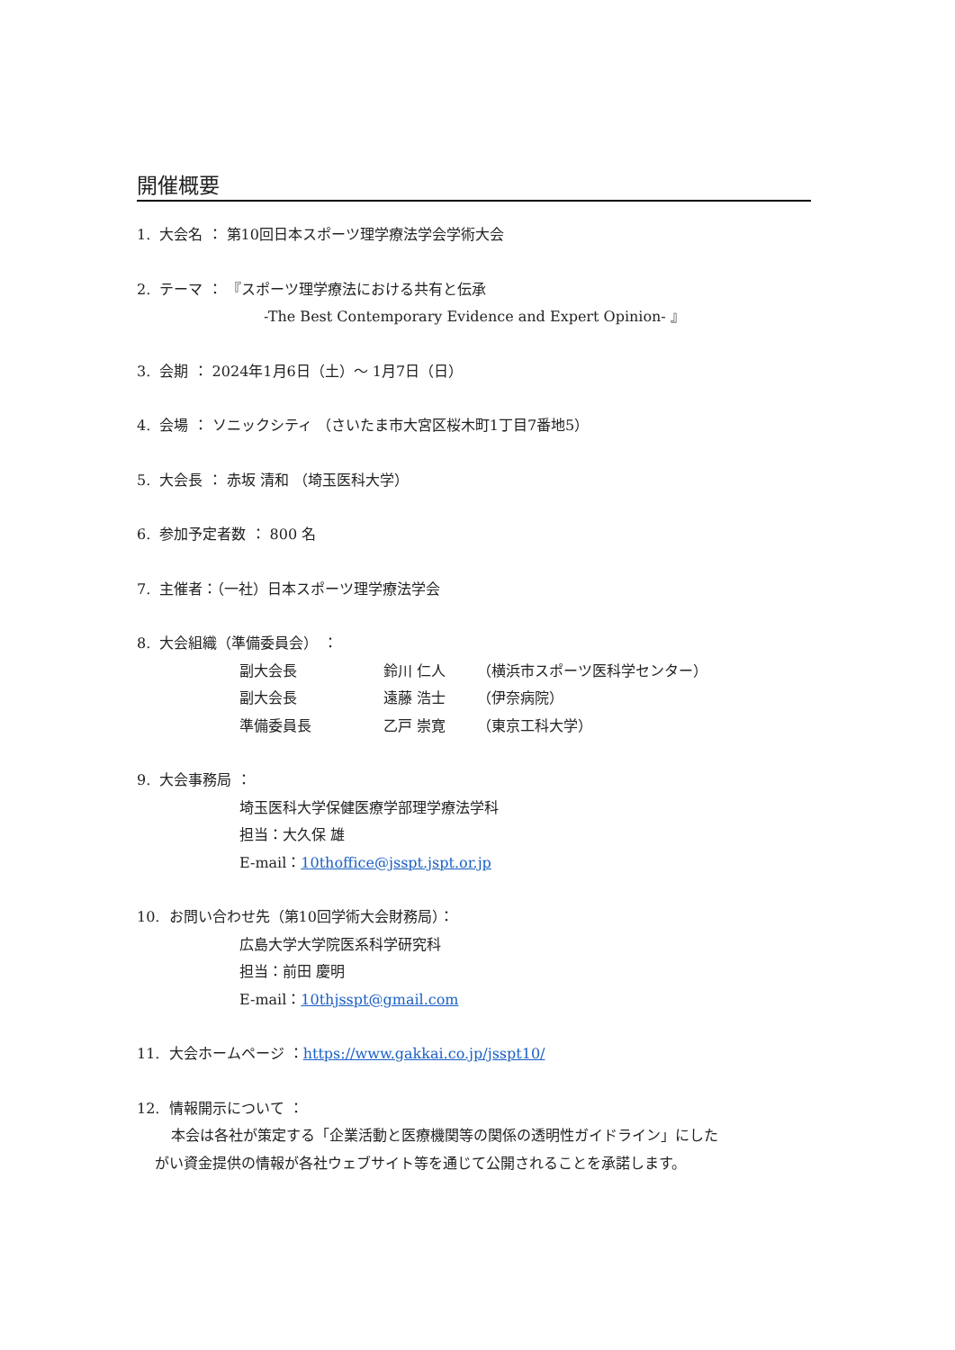開催概要
1. 大会名 ： 第10回日本スポーツ理学療法学会学術大会
2. テーマ ： 『スポーツ理学療法における共有と伝承
-The Best Contemporary Evidence and Expert Opinion- 』
3. 会期 ： 2024年1月6日（土）～ 1月7日（日）
4. 会場 ： ソニックシティ （さいたま市大宮区桜木町1丁目7番地5）
5. 大会長 ： 赤坂 清和 （埼玉医科大学）
6. 参加予定者数 ： 800 名
7. 主催者：（一社）日本スポーツ理学療法学会
8. 大会組織（準備委員会） ：
| 副大会長 | 鈴川 仁人 | （横浜市スポーツ医科学センター） |
| 副大会長 | 遠藤 浩士 | （伊奈病院） |
| 準備委員長 | 乙戸 崇寛 | （東京工科大学） |
9. 大会事務局 ：
埼玉医科大学保健医療学部理学療法学科
担当：大久保 雄
E-mail：10thoffice@jsspt.jspt.or.jp
10. お問い合わせ先（第10回学術大会財務局）：
広島大学大学院医系科学研究科
担当：前田 慶明
E-mail：10thjsspt@gmail.com
11. 大会ホームページ ：https://www.gakkai.co.jp/jsspt10/
12. 情報開示について ：
本会は各社が策定する「企業活動と医療機関等の関係の透明性ガイドライン」にした
がい資金提供の情報が各社ウェブサイト等を通じて公開されることを承諾します。